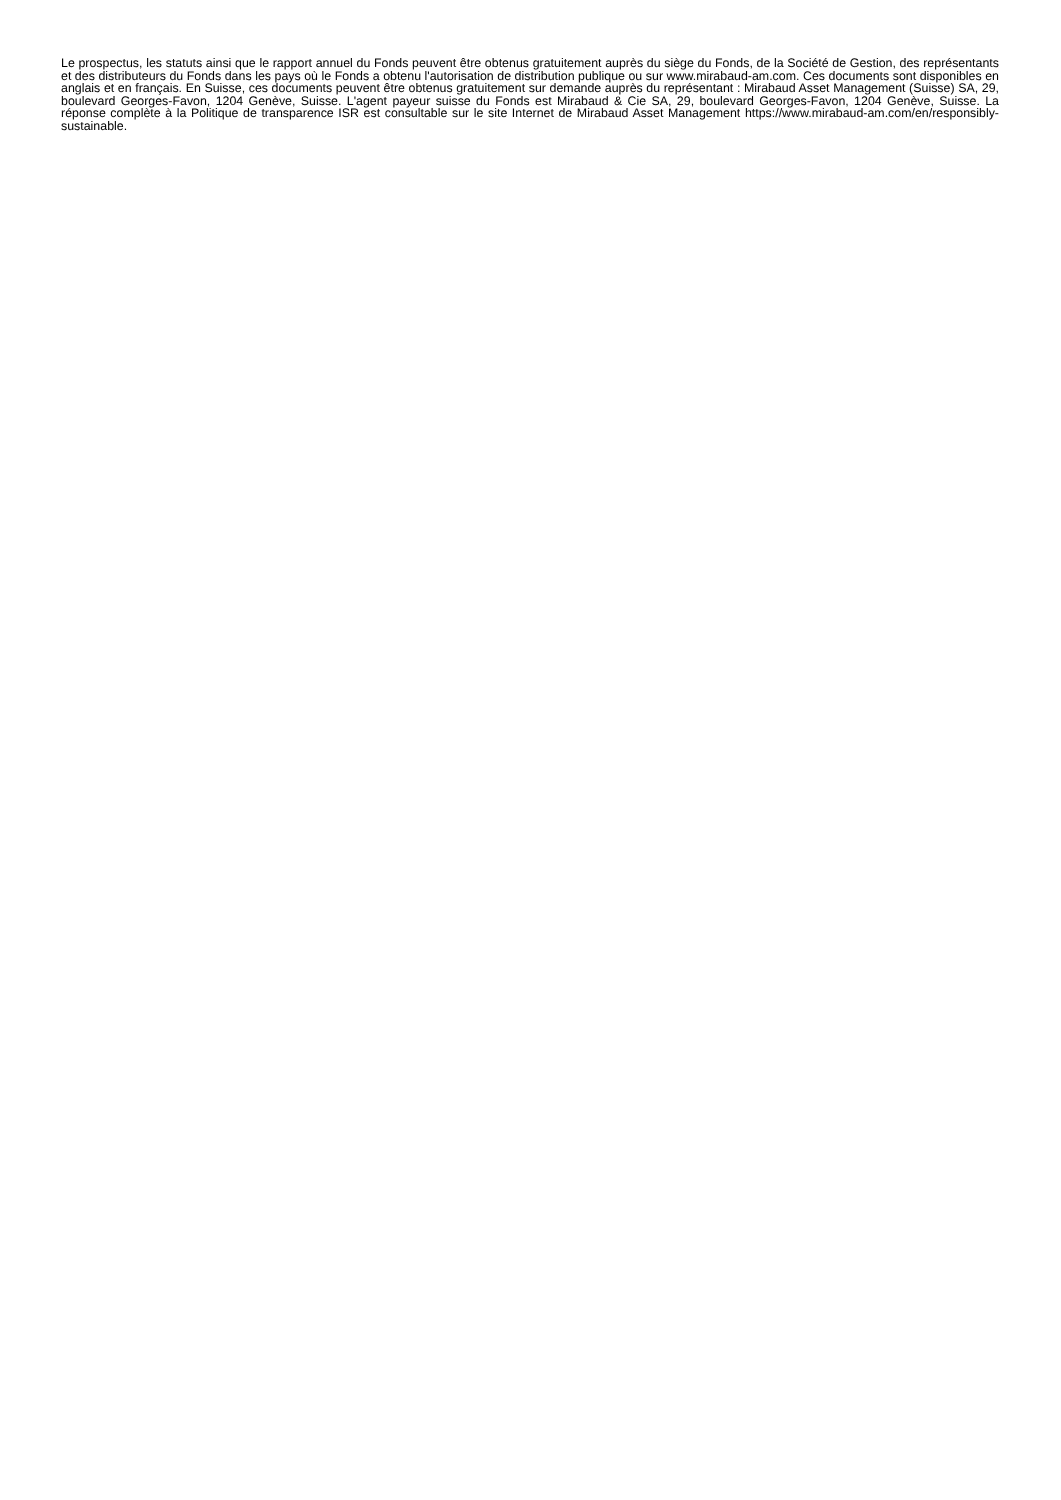Le prospectus, les statuts ainsi que le rapport annuel du Fonds peuvent être obtenus gratuitement auprès du siège du Fonds, de la Société de Gestion, des représentants et des distributeurs du Fonds dans les pays où le Fonds a obtenu l'autorisation de distribution publique ou sur www.mirabaud-am.com. Ces documents sont disponibles en anglais et en français. En Suisse, ces documents peuvent être obtenus gratuitement sur demande auprès du représentant : Mirabaud Asset Management (Suisse) SA, 29, boulevard Georges-Favon, 1204 Genève, Suisse. L'agent payeur suisse du Fonds est Mirabaud & Cie SA, 29, boulevard Georges-Favon, 1204 Genève, Suisse. La réponse complète à la Politique de transparence ISR est consultable sur le site Internet de Mirabaud Asset Management https://www.mirabaud-am.com/en/responsibly-sustainable.